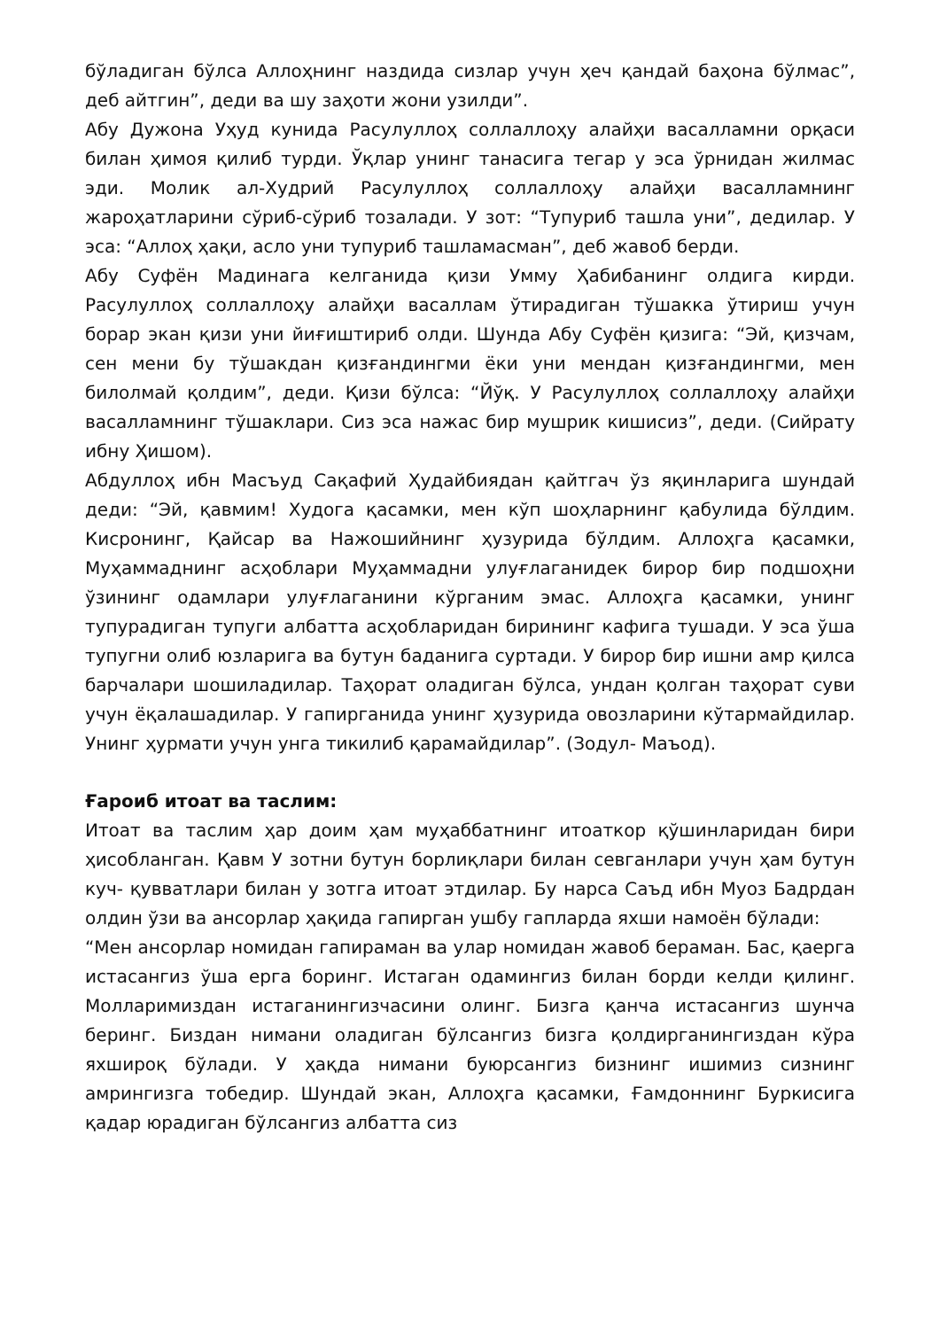бўладиган бўлса Аллоҳнинг наздида сизлар учун ҳеч қандай баҳона бўлмас”, деб айтгин”, деди ва шу заҳоти жони узилди”.
Абу Дужона Уҳуд кунида Расулуллоҳ соллаллоҳу алайҳи васалламни орқаси билан ҳимоя қилиб турди. Ўқлар унинг танасига тегар у эса ўрнидан жилмас эди. Молик ал-Худрий Расулуллоҳ соллаллоҳу алайҳи васалламнинг жароҳатларини сўриб-сўриб тозалади. У зот: “Тупуриб ташла уни”, дедилар. У эса: “Аллоҳ ҳақи, асло уни тупуриб ташламасман”, деб жавоб берди.
Абу Суфён Мадинага келганида қизи Умму Ҳабибанинг олдига кирди. Расулуллоҳ соллаллоҳу алайҳи васаллам ўтирадиган тўшакка ўтириш учун борар экан қизи уни йиғиштириб олди. Шунда Абу Суфён қизига: “Эй, қизчам, сен мени бу тўшакдан қизғандингми ёки уни мендан қизғандингми, мен билолмай қолдим”, деди. Қизи бўлса: “Йўқ. У Расулуллоҳ соллаллоҳу алайҳи васалламнинг тўшаклари. Сиз эса нажас бир мушрик кишисиз”, деди. (Сийрату ибну Ҳишом).
Абдуллоҳ ибн Масъуд Сақафий Ҳудайбиядан қайтгач ўз яқинларига шундай деди: “Эй, қавмим! Худога қасамки, мен кўп шоҳларнинг қабулида бўлдим. Кисронинг, Қайсар ва Нажошийнинг ҳузурида бўлдим. Аллоҳга қасамки, Муҳаммаднинг асҳоблари Муҳаммадни улуғлаганидек бирор бир подшоҳни ўзининг одамлари улуғлаганини кўрганим эмас. Аллоҳга қасамки, унинг тупурадиган тупуги албатта асҳобларидан бирининг кафига тушади. У эса ўша тупугни олиб юзларига ва бутун баданига суртади. У бирор бир ишни амр қилса барчалари шошиладилар. Таҳорат оладиган бўлса, ундан қолган таҳорат суви учун ёқалашадилар. У гапирганида унинг ҳузурида овозларини кўтармайдилар. Унинг ҳурмати учун унга тикилиб қарамайдилар”. (Зодул- Маъод).
Ғароиб итоат ва таслим:
Итоат ва таслим ҳар доим ҳам муҳаббатнинг итоаткор қўшинларидан бири ҳисобланган. Қавм У зотни бутун борлиқлари билан севганлари учун ҳам бутун куч- қувватлари билан у зотга итоат этдилар. Бу нарса Саъд ибн Муоз Бадрдан олдин ўзи ва ансорлар ҳақида гапирган ушбу гапларда яхши намоён бўлади:
“Мен ансорлар номидан гапираман ва улар номидан жавоб бераман. Бас, қаерга истасангиз ўша ерга боринг. Истаган одамингиз билан борди келди қилинг. Молларимиздан истаганингизчасини олинг. Бизга қанча истасангиз шунча беринг. Биздан нимани оладиган бўлсангиз бизга қолдирганингиздан кўра яхшироқ бўлади. У ҳақда нимани буюрсангиз бизнинг ишимиз сизнинг амрингизга тобедир. Шундай экан, Аллоҳга қасамки, Ғамдоннинг Буркисига қадар юрадиган бўлсангиз албатта сиз